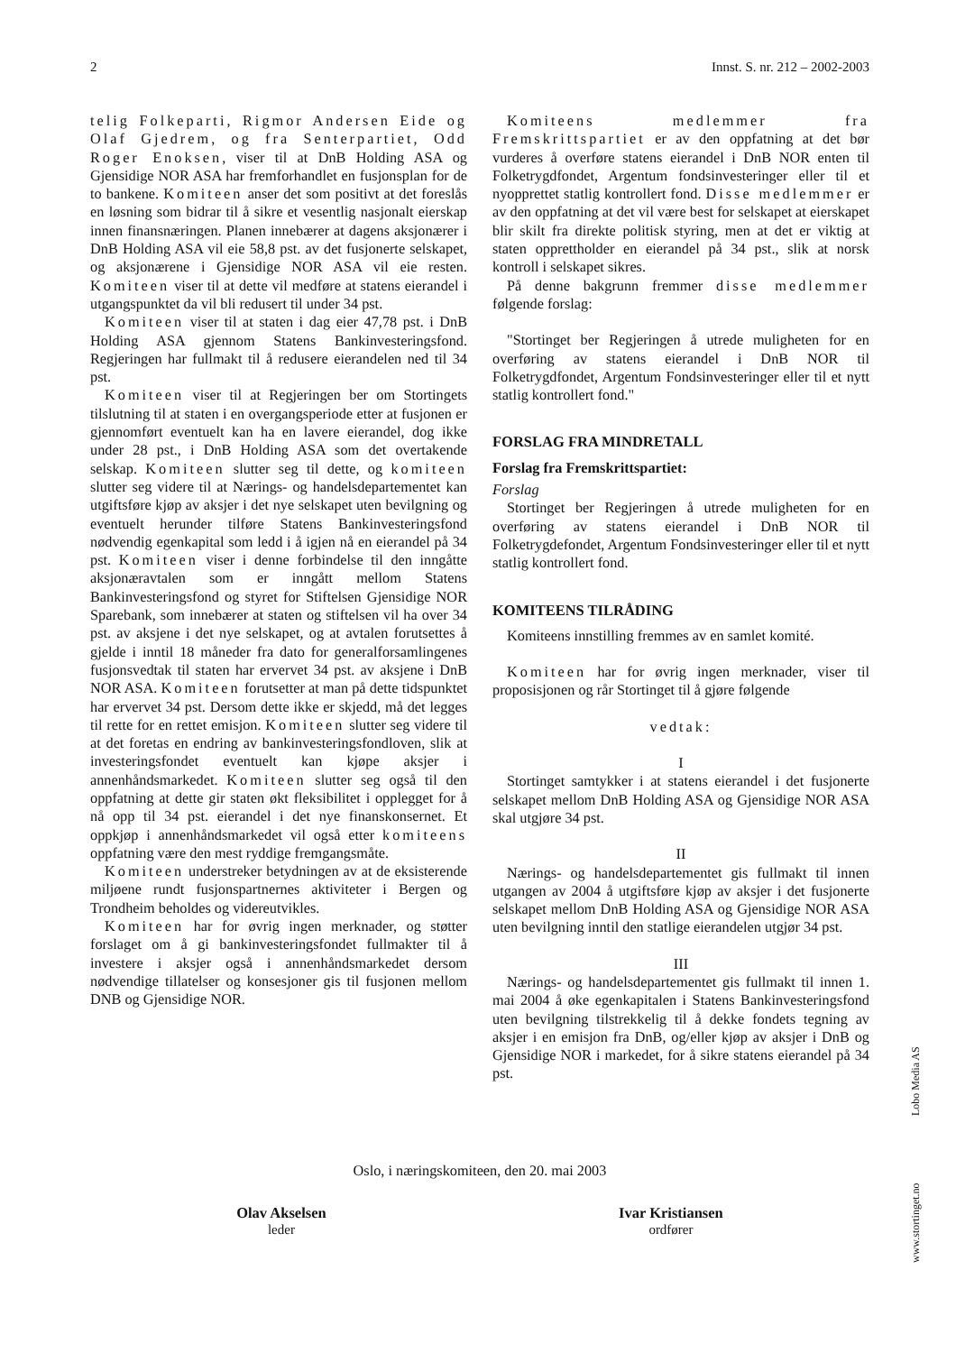2 Innst. S. nr. 212 – 2002-2003
telig Folkeparti, Rigmor Andersen Eide og Olaf Gjedrem, og fra Senterpartiet, Odd Roger Enoksen, viser til at DnB Holding ASA og Gjensidige NOR ASA har fremforhandlet en fusjonsplan for de to bankene. Komiteen anser det som positivt at det foreslås en løsning som bidrar til å sikre et vesentlig nasjonalt eierskap innen finansnæringen. Planen innebærer at dagens aksjonærer i DnB Holding ASA vil eie 58,8 pst. av det fusjonerte selskapet, og aksjonærene i Gjensidige NOR ASA vil eie resten. Komiteen viser til at dette vil medføre at statens eierandel i utgangspunktet da vil bli redusert til under 34 pst.
Komiteen viser til at staten i dag eier 47,78 pst. i DnB Holding ASA gjennom Statens Bankinvesteringsfond. Regjeringen har fullmakt til å redusere eierandelen ned til 34 pst.
Komiteen viser til at Regjeringen ber om Stortingets tilslutning til at staten i en overgangsperiode etter at fusjonen er gjennomført eventuelt kan ha en lavere eierandel, dog ikke under 28 pst., i DnB Holding ASA som det overtakende selskap. Komiteen slutter seg til dette, og komiteen slutter seg videre til at Nærings- og handelsdepartementet kan utgiftsføre kjøp av aksjer i det nye selskapet uten bevilgning og eventuelt herunder tilføre Statens Bankinvesteringsfond nødvendig egenkapital som ledd i å igjen nå en eierandel på 34 pst. Komiteen viser i denne forbindelse til den inngåtte aksjonæravtalen som er inngått mellom Statens Bankinvesteringsfond og styret for Stiftelsen Gjensidige NOR Sparebank, som innebærer at staten og stiftelsen vil ha over 34 pst. av aksjene i det nye selskapet, og at avtalen forutsettes å gjelde i inntil 18 måneder fra dato for generalforsamlingenes fusjonsvedtak til staten har ervervet 34 pst. av aksjene i DnB NOR ASA. Komiteen forutsetter at man på dette tidspunktet har ervervet 34 pst. Dersom dette ikke er skjedd, må det legges til rette for en rettet emisjon. Komiteen slutter seg videre til at det foretas en endring av bankinvesteringsfondloven, slik at investeringsfondet eventuelt kan kjøpe aksjer i annenhåndsmarkedet. Komiteen slutter seg også til den oppfatning at dette gir staten økt fleksibilitet i opplegget for å nå opp til 34 pst. eierandel i det nye finanskonsernet. Et oppkjøp i annenhåndsmarkedet vil også etter komiteens oppfatning være den mest ryddige fremgangsmåte.
Komiteen understreker betydningen av at de eksisterende miljøene rundt fusjonspartnernes aktiviteter i Bergen og Trondheim beholdes og videreutvikles.
Komiteen har for øvrig ingen merknader, og støtter forslaget om å gi bankinvesteringsfondet fullmakter til å investere i aksjer også i annenhåndsmarkedet dersom nødvendige tillatelser og konsesjoner gis til fusjonen mellom DNB og Gjensidige NOR.
Komiteens medlemmer fra Fremskrittspartiet er av den oppfatning at det bør vurderes å overføre statens eierandel i DnB NOR enten til Folketrygdfondet, Argentum fondsinvesteringer eller til et nyopprettet statlig kontrollert fond. Disse medlemmer er av den oppfatning at det vil være best for selskapet at eierskapet blir skilt fra direkte politisk styring, men at det er viktig at staten opprettholder en eierandel på 34 pst., slik at norsk kontroll i selskapet sikres.
På denne bakgrunn fremmer disse medlemmer følgende forslag:
"Stortinget ber Regjeringen å utrede muligheten for en overføring av statens eierandel i DnB NOR til Folketrygdfondet, Argentum Fondsinvesteringer eller til et nytt statlig kontrollert fond."
FORSLAG FRA MINDRETALL
Forslag fra Fremskrittspartiet:
Forslag
Stortinget ber Regjeringen å utrede muligheten for en overføring av statens eierandel i DnB NOR til Folketrygdefondet, Argentum Fondsinvesteringer eller til et nytt statlig kontrollert fond.
KOMITEENS TILRÅDING
Komiteens innstilling fremmes av en samlet komité.
Komiteen har for øvrig ingen merknader, viser til proposisjonen og rår Stortinget til å gjøre følgende
vedtak:
I
Stortinget samtykker i at statens eierandel i det fusjonerte selskapet mellom DnB Holding ASA og Gjensidige NOR ASA skal utgjøre 34 pst.
II
Nærings- og handelsdepartementet gis fullmakt til innen utgangen av 2004 å utgiftsføre kjøp av aksjer i det fusjonerte selskapet mellom DnB Holding ASA og Gjensidige NOR ASA uten bevilgning inntil den statlige eierandelen utgjør 34 pst.
III
Nærings- og handelsdepartementet gis fullmakt til innen 1. mai 2004 å øke egenkapitalen i Statens Bankinvesteringsfond uten bevilgning tilstrekkelig til å dekke fondets tegning av aksjer i en emisjon fra DnB, og/eller kjøp av aksjer i DnB og Gjensidige NOR i markedet, for å sikre statens eierandel på 34 pst.
Oslo, i næringskomiteen, den 20. mai 2003
Olav Akselsen
leder
Ivar Kristiansen
ordfører
www.stortinget.no Lobo Media AS